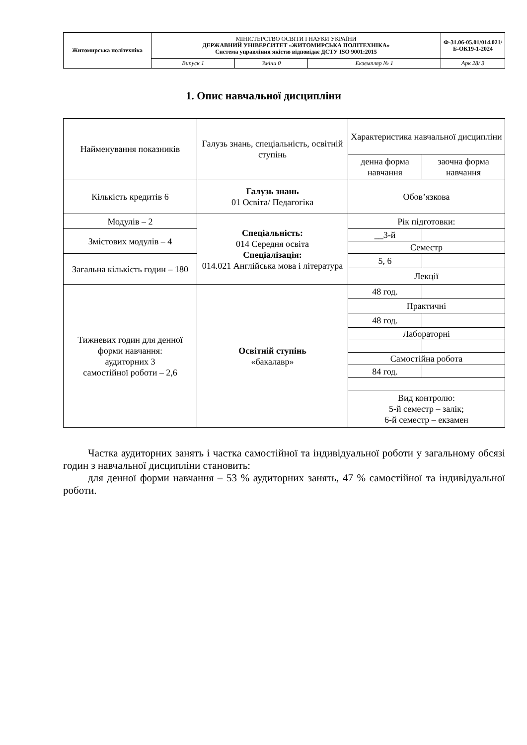| Житомирська політехніка | МІНІСТЕРСТВО ОСВІТИ І НАУКИ УКРАЇНИ ДЕРЖАВНИЙ УНІВЕРСИТЕТ «ЖИТОМИРСЬКА ПОЛІТЕХНІКА» Система управління якістю відповідає ДСТУ ISO 9001:2015 | | | Ф-31.06-05.01/014.021/Б-ОК19-1-2024 |
| | Випуск 1 | Зміни 0 | Екземпляр № 1 | Арк 28/ 3 |
1. Опис навчальної дисципліни
| Найменування показників | Галузь знань, спеціальність, освітній ступінь | Характеристика навчальної дисципліни | |
| | | денна форма навчання | заочна форма навчання |
| Кількість кредитів 6 | Галузь знань 01 Освіта/ Педагогіка | Обов’язкова | |
| Модулів – 2 | Спеціальність: 014 Середня освіта Спеціалізація: 014.021 Англійська мова і література | Рік підготовки: | |
| Змістових модулів – 4 | | __3-й | |
| | | Семестр | |
| Загальна кількість годин – 180 | | 5, 6 | |
| | | Лекції | |
| Тижневих годин для денної форми навчання: аудиторних 3 самостійної роботи – 2,6 | Освітній ступінь «бакалавр» | 48 год. | |
| | | Практичні | |
| | | 48 год. | |
| | | Лабораторні | |
| | | Самостійна робота | |
| | | 84 год. | |
| | | Вид контролю: 5-й семестр – залік; 6-й семестр – екзамен | |
Частка аудиторних занять і частка самостійної та індивідуальної роботи у загальному обсязі годин з навчальної дисципліни становить:
для денної форми навчання – 53 % аудиторних занять, 47 % самостійної та індивідуальної роботи.